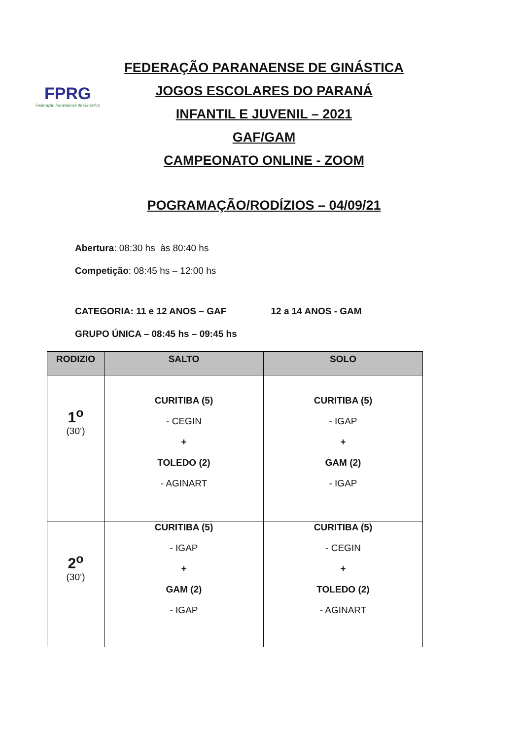FPRG
Federação Paranaense de Ginástica
FEDERAÇÃO PARANAENSE DE GINÁSTICA
JOGOS ESCOLARES DO PARANÁ
INFANTIL E JUVENIL – 2021
GAF/GAM
CAMPEONATO ONLINE - ZOOM
POGRAMAÇÃO/RODÍZIOS – 04/09/21
Abertura: 08:30 hs às 80:40 hs
Competição: 08:45 hs – 12:00 hs
CATEGORIA: 11 e 12 ANOS – GAF 12 a 14 ANOS - GAM
GRUPO ÚNICA – 08:45 hs – 09:45 hs
| RODIZIO | SALTO | SOLO |
| --- | --- | --- |
| 1<sup>o</sup> (30’) | CURITIBA (5) - CEGIN + TOLEDO (2) - AGINART | CURITIBA (5) - IGAP + GAM (2) - IGAP |
| 2<sup>o</sup> (30’) | CURITIBA (5) - IGAP + GAM (2) - IGAP | CURITIBA (5) - CEGIN + TOLEDO (2) - AGINART |